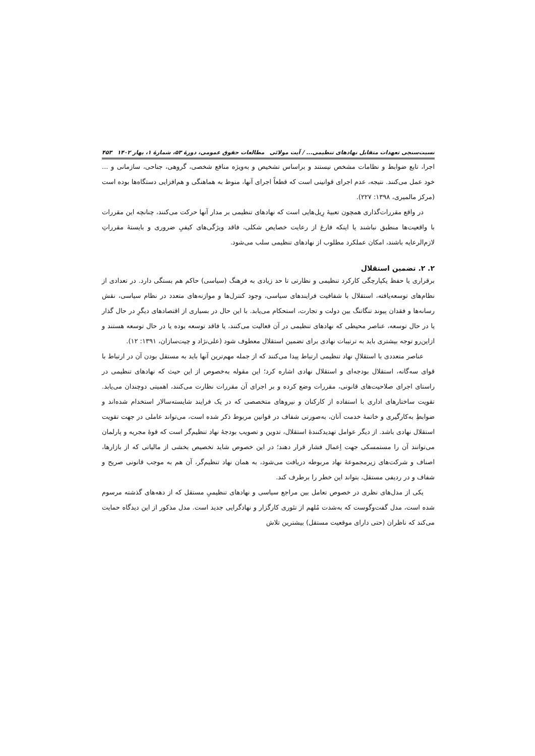نسبت‌سنجی تعهدات متقابل نهادهای تنظیمی... / آیت مولائی مطالعات حقوق عمومی، دورهٔ ۵۳، شمارهٔ ۱، بهار ۱۴۰۲ ۴۵۳
اجرا، تابع ضوابط و نظامات مشخص نیستند و براساس تشخیص و به‌ویژه منافع شخصی، گروهی، جناحی، سازمانی و ... خود عمل می‌کنند. نتیجه، عدم اجرای قوانینی است که قطعاً اجرای آنها، منوط به هماهنگی و هم‌افزایی دستگاه‌ها بوده است (مرکز مالمیری، ۱۳۹۸: ۲۲۷).
در واقع مقررات‌گذاری همچون تعبیهٔ رِیل‌هایی است که نهادهای تنظیمی بر مدار آنها حرکت می‌کنند، چنانچه این مقررات با واقعیت‌ها منطبق نباشند یا اینکه فارغ از رعایت خصایص شکلی، فاقد ویژگی‌های کیفیِ ضروری و بایستهٔ مقرراتِ لازم‌الرعایه باشند، امکان عملکرد مطلوب از نهادهای تنظیمی سلب می‌شود.
۲. ۲. تضمین استقلال
برقراری یا حفظ یکپارچگی کارکرد تنظیمی و نظارتی تا حد زیادی به فرهنگ (سیاسی) حاکم هم بستگی دارد. در تعدادی از نظام‌های توسعه‌یافته، استقلال با شفافیت فرایندهای سیاسی، وجود کنترل‌ها و موازنه‌های متعدد در نظام سیاسی، نقش رسانه‌ها و فقدان پیوند تنگاتنگ بین دولت و تجارت، استحکام می‌یابد. با این حال در بسیاری از اقتصادهای دیگرِ در حال گذار یا در حال توسعه، عناصر محیطی که نهادهای تنظیمی در آن فعالیت می‌کنند، یا فاقد توسعه بوده یا در حال توسعه هستند و ازاین‌رو توجه بیشتری باید به ترتیبات نهادی برای تضمین استقلال معطوف شود (علی‌نژاد و چیت‌سازان، ۱۳۹۱: ۱۲).
عناصر متعددی با استقلالِ نهاد تنظیمی ارتباط پیدا می‌کنند که از جمله مهم‌ترین آنها باید به مستقل بودن آن در ارتباط با قوای سه‌گانه، استقلال بودجه‌ای و استقلال نهادی اشاره کرد؛ این مقوله به‌خصوص از این حیث که نهادهای تنظیمی در راستای اجرای صلاحیت‌های قانونی، مقررات وضع کرده و بر اجرای آن مقررات نظارت می‌کنند، اهمیتی دوچندان می‌یابد. تقویت ساختارهای اداری با استفاده از کارکنان و نیروهای متخصصی که در یک فرایند شایسته‌سالار استخدام شده‌اند و ضوابطِ به‌کارگیری و خاتمهٔ خدمت آنان، به‌صورتی شفاف در قوانین مربوط ذکر شده است، می‌تواند عاملی در جهت تقویت استقلال نهادی باشد. از دیگر عوامل تهدیدکنندهٔ استقلال، تدوین و تصویب بودجهٔ نهاد تنظیم‌گر است که قوهٔ مجریه و پارلمان می‌توانند آن را مستمسکی جهت اِعمال فشار قرار دهند؛ در این خصوص شاید تخصیص بخشی از مالیاتی که از بازارها، اصناف و شرکت‌های زیرمجموعهٔ نهاد مربوطه دریافت می‌شود، به همان نهاد تنظیم‌گر، آن هم به موجب قانونی صریح و شفاف و در ردیفی مستقل، بتواند این خطر را برطرف کند.
یکی از مدل‌های نظری در خصوص تعامل بین مراجع سیاسی و نهادهای تنظیمیِ مستقل که از دهه‌های گذشته مرسوم شده است، مدل گفت‌وگوست که به‌شدت مُلهم از تئوری کارگزار و نهادگرایی جدید است. مدل مذکور از این دیدگاه حمایت می‌کند که ناظران (حتی دارای موقعیت مستقل) بیشترین تلاش